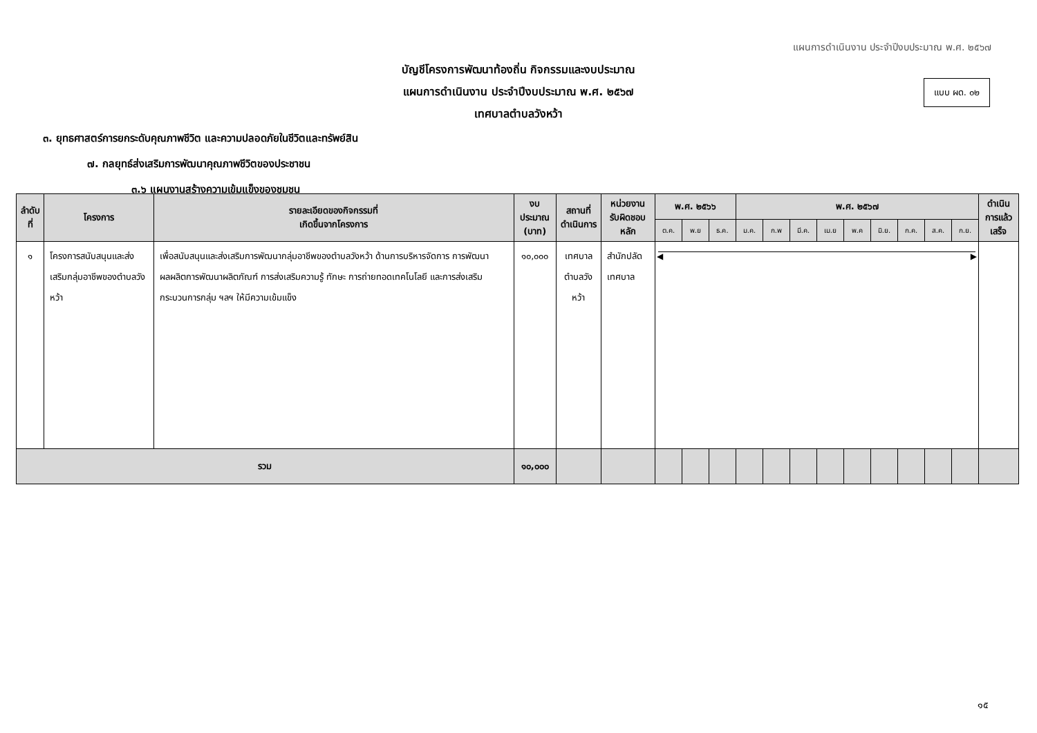แผนการดำเนินงาน ประจำปีงบประมาณ พ.ศ. ๒๕๖๗
แบบ ผด. ๐๒
บัญชีโครงการพัฒนาท้องถิ่น กิจกรรมและงบประมาณ
แผนการดำเนินงาน ประจำปีงบประมาณ พ.ศ. ๒๕๖๗
เทศบาลตำบลวังหว้า
๓. ยุทธศาสตร์การยกระดับคุณภาพชีวิต และความปลอดภัยในชีวิตและทรัพย์สิน
๗. กลยุทธ์ส่งเสริมการพัฒนาคุณภาพชีวิตของประชาชน
๓.๖ แผนงานสร้างความเข้มแข็งของชุมชน
| ลำดับที่ | โครงการ | รายละเอียดของกิจกรรมที่ เกิดขึ้นจากโครงการ | งบประมาณ (บาท) | สถานที่ ดำเนินการ | หน่วยงาน รับผิดชอบหลัก | พ.ศ. ๒๕๖๖ | | | พ.ศ. ๒๕๖๗ | | | | | | | | | ดำเนินการแล้ว เสร็จ |
| --- | --- | --- | --- | --- | --- | --- | --- | --- | --- | --- | --- | --- | --- | --- | --- | --- | --- | --- |
| | | | | | | ต.ค. | พ.ย | ธ.ค. | ม.ค. | ก.พ | มี.ค. | เม.ย | พ.ค | มิ.ย. | ก.ค. | ส.ค. | ก.ย. | |
| ๑ | โครงการสนับสนุนและส่งเสริมกลุ่มอาชีพของตำบลวังหว้า | เพื่อสนับสนุนและส่งเสริมการพัฒนากลุ่มอาชีพของตำบลวังหว้า ด้านการบริหารจัดการ การพัฒนาผลผลิตการพัฒนาผลิตภัณฑ์ การส่งเสริมความรู้ ทักษะ การถ่ายทอดเทคโนโลยี และการส่งเสริมกระบวนการกลุ่ม ฯลฯ ให้มีความเข้มแข็ง | ๑๐,๐๐๐ | เทศบาล ตำบลวังหว้า | สำนักปลัดเทศบาล | ◀ ▶ | | | | | | | | | | | | |
| รวม | | | ๑๐,๐๐๐ | | | | | | | | | | | | | | | |
๑๕